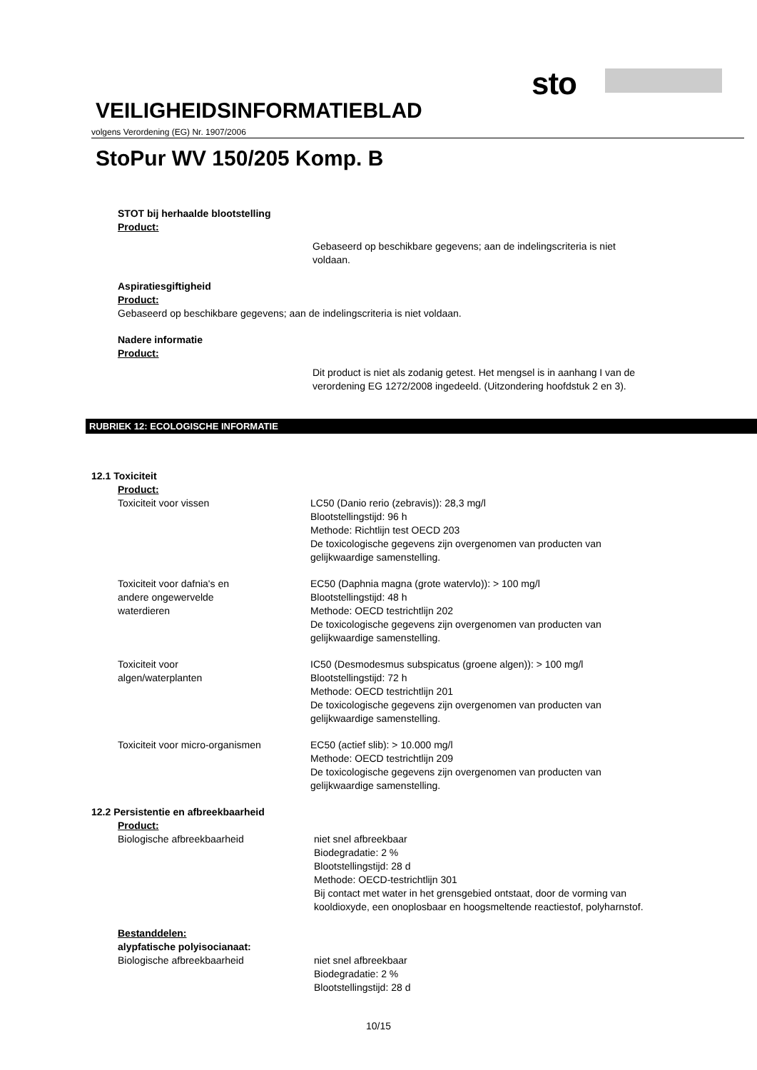sto
VEILIGHEIDSINFORMATIEBLAD
volgens Verordening (EG) Nr. 1907/2006
StoPur WV 150/205 Komp. B
STOT bij herhaalde blootstelling
Product:
Gebaseerd op beschikbare gegevens; aan de indelingscriteria is niet voldaan.
Aspiratiesgiftigheid
Product:
Gebaseerd op beschikbare gegevens; aan de indelingscriteria is niet voldaan.
Nadere informatie
Product:
Dit product is niet als zodanig getest. Het mengsel is in aanhang I van de verordening EG 1272/2008 ingedeeld. (Uitzondering hoofdstuk 2 en 3).
RUBRIEK 12: ECOLOGISCHE INFORMATIE
12.1 Toxiciteit
Product:
Toxiciteit voor vissen LC50 (Danio rerio (zebravis)): 28,3 mg/l
Blootstellingstijd: 96 h
Methode: Richtlijn test OECD 203
De toxicologische gegevens zijn overgenomen van producten van gelijkwaardige samenstelling.
Toxiciteit voor dafnia's en
andere ongewervelde
waterdieren
EC50 (Daphnia magna (grote watervlo)): > 100 mg/l
Blootstellingstijd: 48 h
Methode: OECD testrichtlijn 202
De toxicologische gegevens zijn overgenomen van producten van gelijkwaardige samenstelling.
Toxiciteit voor
algen/waterplanten
IC50 (Desmodesmus subspicatus (groene algen)): > 100 mg/l
Blootstellingstijd: 72 h
Methode: OECD testrichtlijn 201
De toxicologische gegevens zijn overgenomen van producten van gelijkwaardige samenstelling.
Toxiciteit voor micro-organismen EC50 (actief slib): > 10.000 mg/l
Methode: OECD testrichtlijn 209
De toxicologische gegevens zijn overgenomen van producten van gelijkwaardige samenstelling.
12.2 Persistentie en afbreekbaarheid
Product:
Biologische afbreekbaarheid niet snel afbreekbaar
Biodegradatie: 2 %
Blootstellingstijd: 28 d
Methode: OECD-testrichtlijn 301
Bij contact met water in het grensgebied ontstaat, door de vorming van kooldioxyde, een onoplosbaar en hoogsmeltende reactiestof, polyharnstof.
Bestanddelen:
alypfatische polyisocianaat:
Biologische afbreekbaarheid niet snel afbreekbaar
Biodegradatie: 2 %
Blootstellingstijd: 28 d
10/15